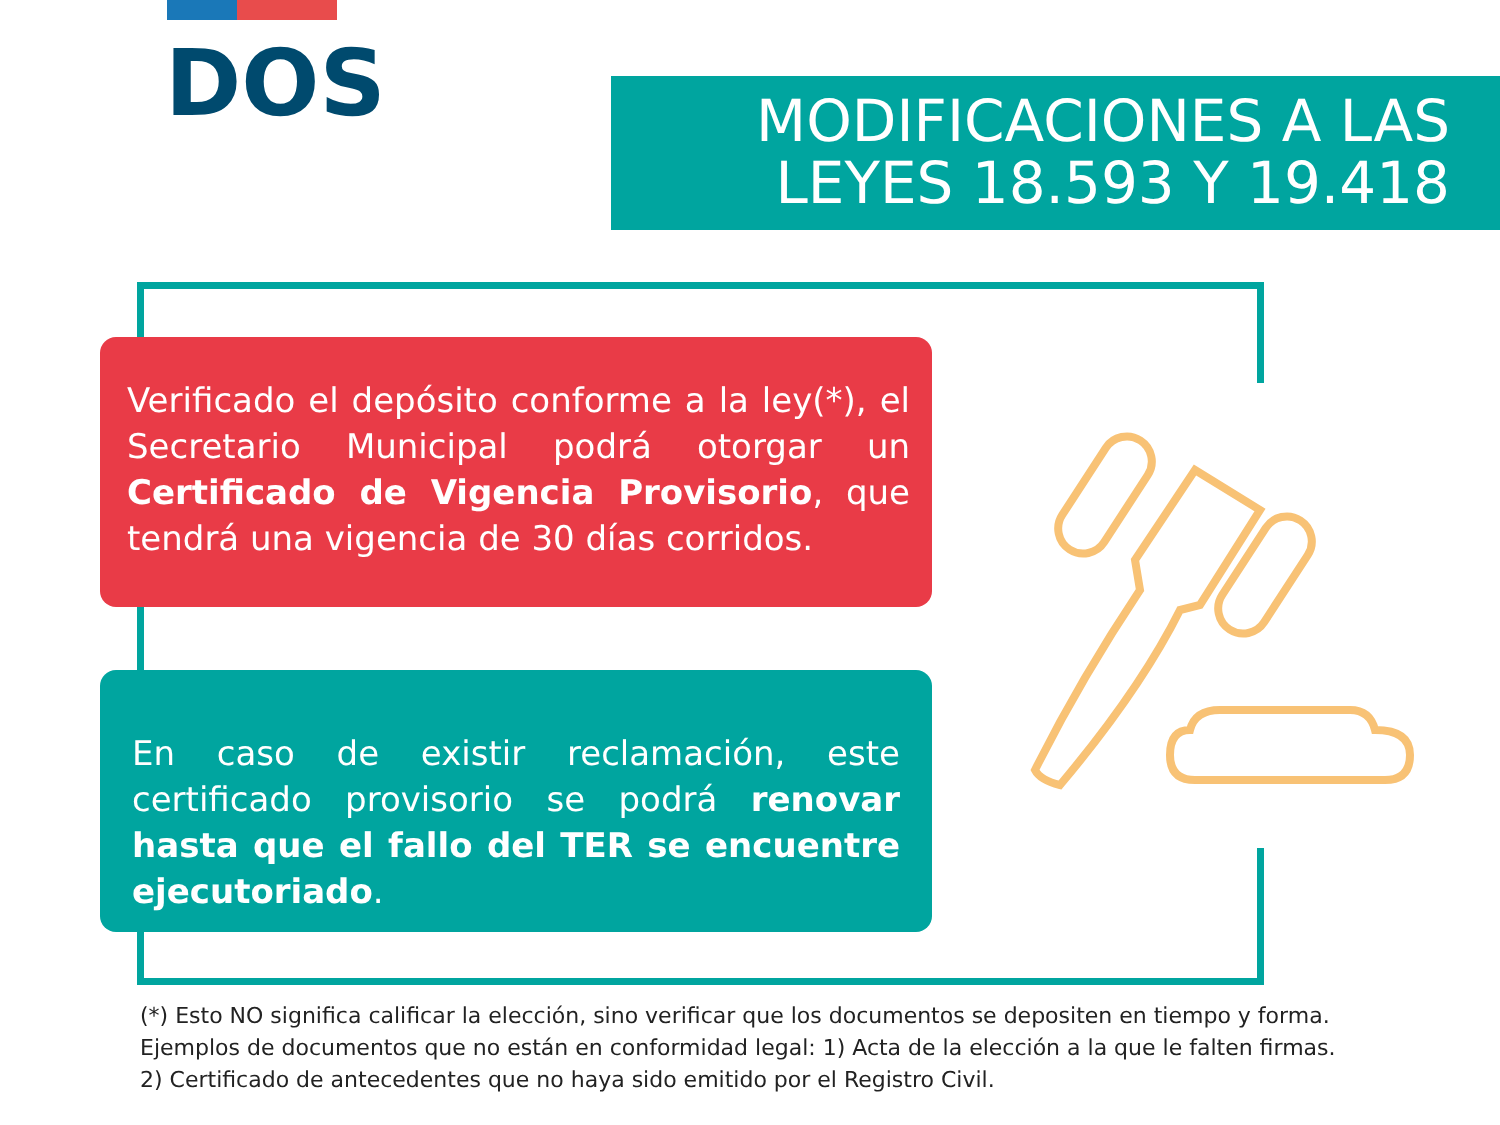DOS
MODIFICACIONES A LAS
LEYES 18.593 Y 19.418
Verificado el depósito conforme a la ley(*), el Secretario Municipal podrá otorgar un Certificado de Vigencia Provisorio, que tendrá una vigencia de 30 días corridos.
En caso de existir reclamación, este certificado provisorio se podrá renovar hasta que el fallo del TER se encuentre ejecutoriado.
(*) Esto NO significa calificar la elección, sino verificar que los documentos se depositen en tiempo y forma.
Ejemplos de documentos que no están en conformidad legal: 1) Acta de la elección a la que le falten firmas.
2) Certificado de antecedentes que no haya sido emitido por el Registro Civil.